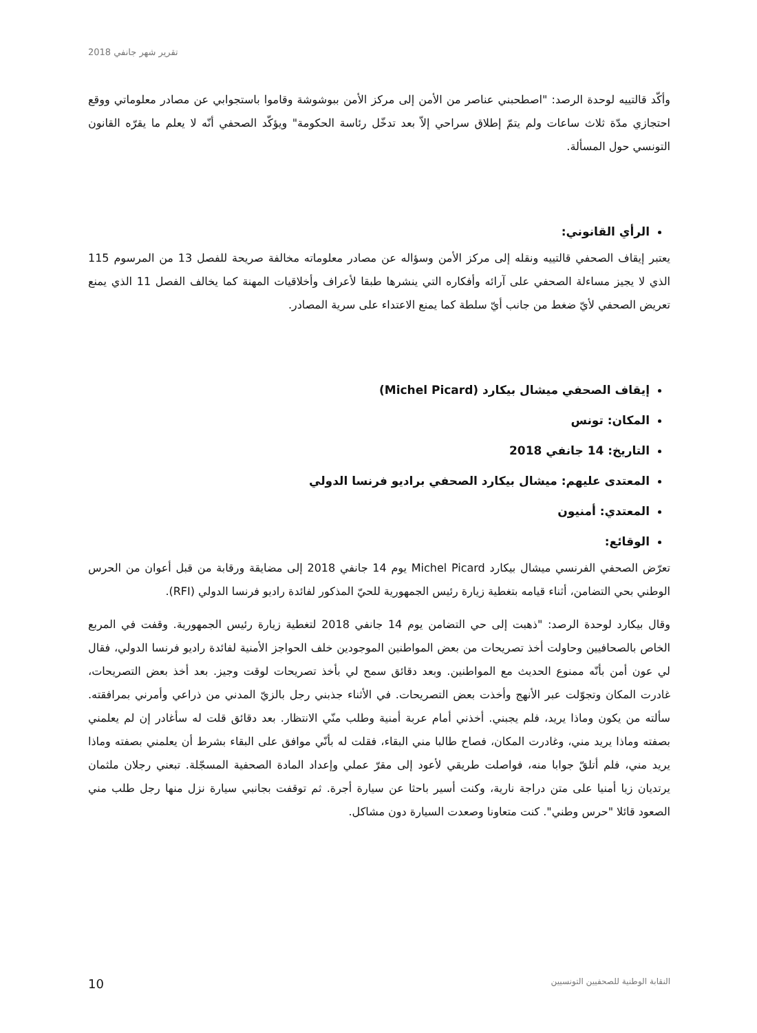تقرير شهر جانفي 2018
وأكّد قالتييه لوحدة الرصد: "اصطحبني عناصر من الأمن إلى مركز الأمن ببوشوشة وقاموا باستجوابي عن مصادر معلوماتي ووقع احتجازي مدّة ثلاث ساعات ولم يتمّ إطلاق سراحي إلاّ بعد تدخّل رئاسة الحكومة" ويؤكّد الصحفي أنّه لا يعلم ما يقرّه القانون التونسي حول المسألة.
الرأي القانوني:
يعتبر إيقاف الصحفي قالتييه ونقله إلى مركز الأمن وسؤاله عن مصادر معلوماته مخالفة صريحة للفصل 13 من المرسوم 115 الذي لا يجيز مساءلة الصحفي على آرائه وأفكاره التي ينشرها طبقا لأعراف وأخلاقيات المهنة كما يخالف الفصل 11 الذي يمنع تعريض الصحفي لأيّ ضغط من جانب أيّ سلطة كما يمنع الاعتداء على سرية المصادر.
إيقاف الصحفي ميشال بيكارد (Michel Picard)
المكان: تونس
التاريخ: 14 جانفي 2018
المعتدى عليهم: ميشال بيكارد الصحفي براديو فرنسا الدولي
المعتدي: أمنيون
الوقائع:
تعرّض الصحفي الفرنسي ميشال بيكارد Michel Picard يوم 14 جانفي 2018 إلى مضايقة ورقابة من قبل أعوان من الحرس الوطني بحي التضامن، أثناء قيامه بتغطية زيارة رئيس الجمهورية للحيّ المذكور لفائدة راديو فرنسا الدولي (RFI).
وقال بيكارد لوحدة الرصد: "ذهبت إلى حي التضامن يوم 14 جانفي 2018 لتغطية زيارة رئيس الجمهورية. وقفت في المربع الخاص بالصحافيين وحاولت أخذ تصريحات من بعض المواطنين الموجودين خلف الحواجز الأمنية لفائدة راديو فرنسا الدولي، فقال لي عون أمن بأنّه ممنوع الحديث مع المواطنين. وبعد دقائق سمح لي بأخذ تصريحات لوقت وجيز. بعد أخذ بعض التصريحات، غادرت المكان وتجوّلت عبر الأنهج وأخذت بعض التصريحات. في الأثناء جذبني رجل بالزيّ المدني من ذراعي وأمرني بمرافقته. سألته من يكون وماذا يريد، فلم يجبني. أخذني أمام عربة أمنية وطلب منّي الانتظار. بعد دقائق قلت له سأغادر إن لم يعلمني بصفته وماذا يريد مني، وغادرت المكان، فصاح طالبا مني البقاء، فقلت له بأنّي موافق على البقاء بشرط أن يعلمني بصفته وماذا يريد مني، فلم أتلقّ جوابا منه، فواصلت طريقي لأعود إلى مقرّ عملي وإعداد المادة الصحفية المسجّلة. تبعني رجلان ملثمان يرتديان زيا أمنيا على متن دراجة نارية، وكنت أسير باحثا عن سيارة أجرة. ثم توقفت بجانبي سيارة نزل منها رجل طلب مني الصعود قائلا "حرس وطني". كنت متعاونا وصعدت السيارة دون مشاكل.
10 النقابة الوطنية للصحفيين التونسيين